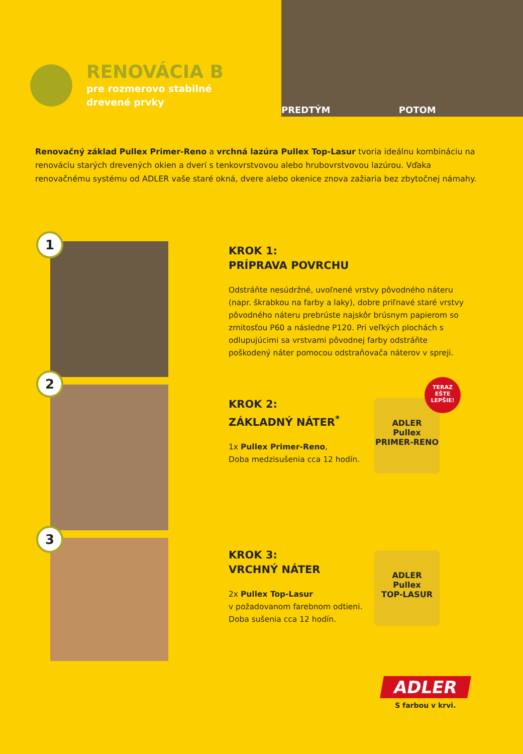RENOVÁCIA B
pre rozmerovo stabilné
drevené prvky
PREDTÝM POTOM
Renovačný základ Pullex Primer-Reno a vrchná lazúra Pullex Top-Lasur tvoria ideálnu kombináciu na renováciu starých drevených okien a dverí s tenkovrstvovou alebo hrubovrstvovou lazúrou. Vďaka renovačnému systému od ADLER vaše staré okná, dvere alebo okenice znova zažiaria bez zbytočnej námahy.
1
2
3
KROK 1:
PRÍPRAVA POVRCHU
Odstráňte nesúdržné, uvoľnené vrstvy pôvodného náteru (napr. škrabkou na farby a laky), dobre priľnavé staré vrstvy pôvodného náteru prebrúste najskôr brúsnym papierom so zrnitosťou P60 a následne P120. Pri veľkých plochách s odlupujúcimi sa vrstvami pôvodnej farby odstráňte poškodený náter pomocou odstraňovača náterov v spreji.
KROK 2:
ZÁKLADNÝ NÁTER<sup>*</sup>
1x Pullex Primer-Reno,
Doba medzisušenia cca 12 hodín.
ADLER
Pullex
PRIMER-RENO
TERAZ
EŠTE
LEPŠIE!
KROK 3:
VRCHNÝ NÁTER
2x Pullex Top-Lasur
v požadovanom farebnom odtieni.
Doba sušenia cca 12 hodín.
ADLER
Pullex
TOP-LASUR
ADLER
S farbou v krvi.